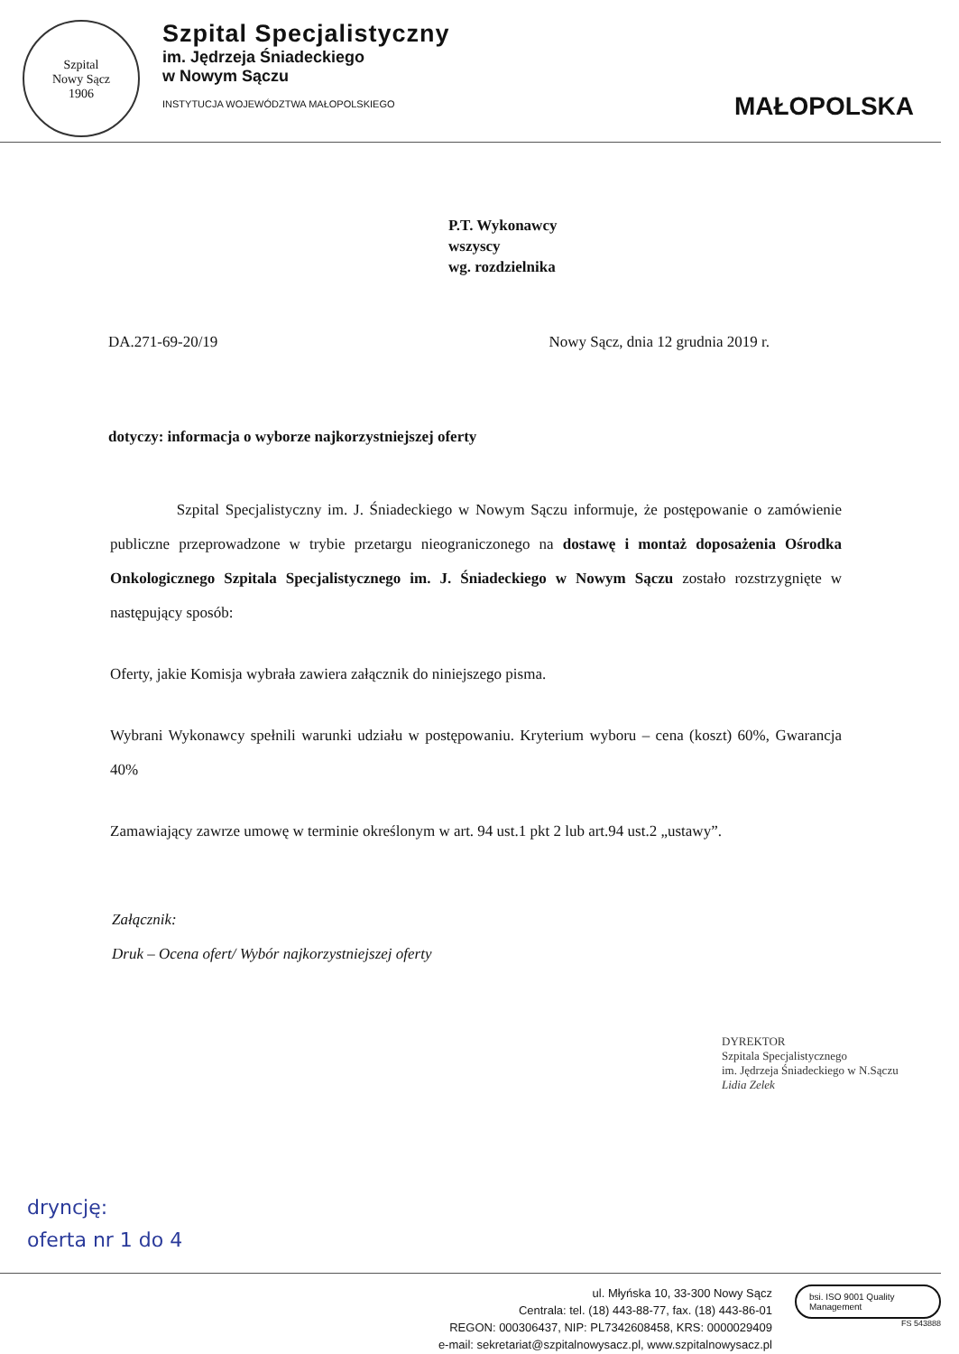Szpital
Nowy Sącz
1906
Szpital Specjalistyczny
im. Jędrzeja Śniadeckiego
w Nowym Sączu
INSTYTUCJA WOJEWÓDZTWA MAŁOPOLSKIEGO
MAŁOPOLSKA
P.T. Wykonawcy
wszyscy
wg. rozdzielnika
DA.271-69-20/19 Nowy Sącz, dnia 12 grudnia 2019 r.
dotyczy: informacja o wyborze najkorzystniejszej oferty
Szpital Specjalistyczny im. J. Śniadeckiego w Nowym Sączu informuje, że postępowanie o zamówienie publiczne przeprowadzone w trybie przetargu nieograniczonego na dostawę i montaż doposażenia Ośrodka Onkologicznego Szpitala Specjalistycznego im. J. Śniadeckiego w Nowym Sączu zostało rozstrzygnięte w następujący sposób:
Oferty, jakie Komisja wybrała zawiera załącznik do niniejszego pisma.
Wybrani Wykonawcy spełnili warunki udziału w postępowaniu. Kryterium wyboru – cena (koszt) 60%, Gwarancja 40%
Zamawiający zawrze umowę w terminie określonym w art. 94 ust.1 pkt 2 lub art.94 ust.2 „ustawy”.
Załącznik:
Druk – Ocena ofert/ Wybór najkorzystniejszej oferty
DYREKTOR
Szpitala Specjalistycznego
im. Jędrzeja Śniadeckiego w N.Sączu
Lidia Zelek
dryncję:
oferta nr 1 do 4
ul. Młyńska 10, 33-300 Nowy Sącz
Centrala: tel. (18) 443-88-77, fax. (18) 443-86-01
REGON: 000306437, NIP: PL7342608458, KRS: 0000029409
e-mail: sekretariat@szpitalnowysacz.pl, www.szpitalnowysacz.pl
bsi. ISO 9001 Quality Management
FS 543888